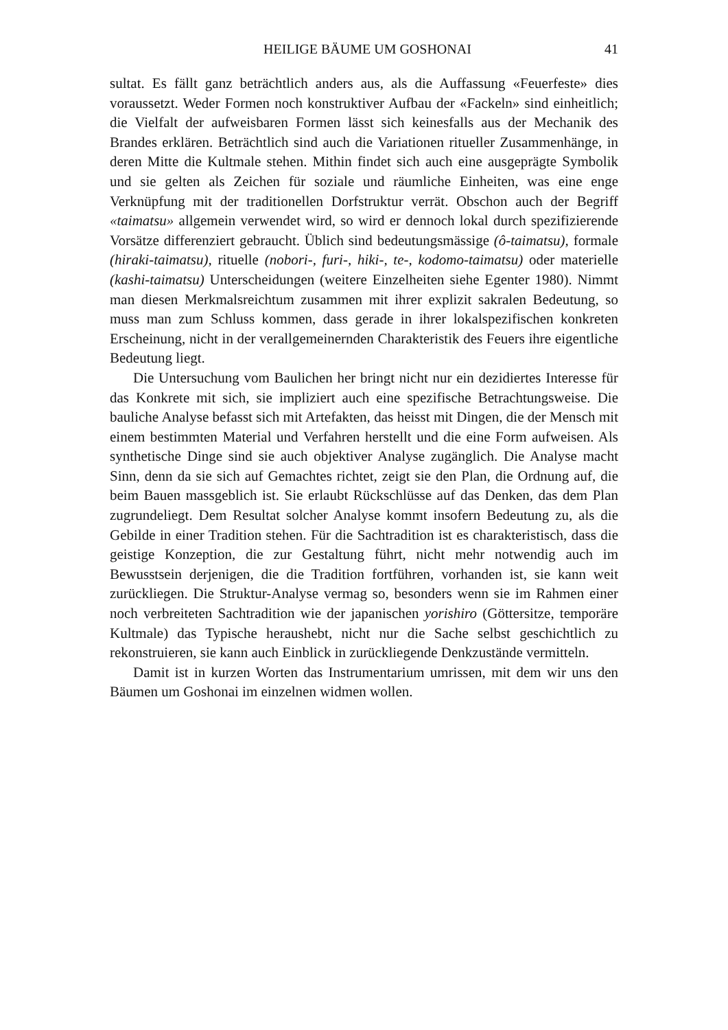HEILIGE BÄUME UM GOSHONAI 41
sultat. Es fällt ganz beträchtlich anders aus, als die Auffassung «Feuerfeste» dies voraussetzt. Weder Formen noch konstruktiver Aufbau der «Fackeln» sind einheitlich; die Vielfalt der aufweisbaren Formen lässt sich keinesfalls aus der Mechanik des Brandes erklären. Beträchtlich sind auch die Variationen ritueller Zusammenhänge, in deren Mitte die Kultmale stehen. Mithin findet sich auch eine ausgeprägte Symbolik und sie gelten als Zeichen für soziale und räumliche Einheiten, was eine enge Verknüpfung mit der traditionellen Dorfstruktur verrät. Obschon auch der Begriff «taimatsu» allgemein verwendet wird, so wird er dennoch lokal durch spezifizierende Vorsätze differenziert gebraucht. Üblich sind bedeutungsmässige (ô-taimatsu), formale (hiraki-taimatsu), rituelle (nobori-, furi-, hiki-, te-, kodomo-taimatsu) oder materielle (kashi-taimatsu) Unterscheidungen (weitere Einzelheiten siehe Egenter 1980). Nimmt man diesen Merkmalsreichtum zusammen mit ihrer explizit sakralen Bedeutung, so muss man zum Schluss kommen, dass gerade in ihrer lokalspezifischen konkreten Erscheinung, nicht in der verallgemeinernden Charakteristik des Feuers ihre eigentliche Bedeutung liegt.
Die Untersuchung vom Baulichen her bringt nicht nur ein dezidiertes Interesse für das Konkrete mit sich, sie impliziert auch eine spezifische Betrachtungsweise. Die bauliche Analyse befasst sich mit Artefakten, das heisst mit Dingen, die der Mensch mit einem bestimmten Material und Verfahren herstellt und die eine Form aufweisen. Als synthetische Dinge sind sie auch objektiver Analyse zugänglich. Die Analyse macht Sinn, denn da sie sich auf Gemachtes richtet, zeigt sie den Plan, die Ordnung auf, die beim Bauen massgeblich ist. Sie erlaubt Rückschlüsse auf das Denken, das dem Plan zugrundeliegt. Dem Resultat solcher Analyse kommt insofern Bedeutung zu, als die Gebilde in einer Tradition stehen. Für die Sachtradition ist es charakteristisch, dass die geistige Konzeption, die zur Gestaltung führt, nicht mehr notwendig auch im Bewusstsein derjenigen, die die Tradition fortführen, vorhanden ist, sie kann weit zurückliegen. Die Struktur-Analyse vermag so, besonders wenn sie im Rahmen einer noch verbreiteten Sachtradition wie der japanischen yorishiro (Göttersitze, temporäre Kultmale) das Typische heraushebt, nicht nur die Sache selbst geschichtlich zu rekonstruieren, sie kann auch Einblick in zurückliegende Denkzustände vermitteln.
Damit ist in kurzen Worten das Instrumentarium umrissen, mit dem wir uns den Bäumen um Goshonai im einzelnen widmen wollen.